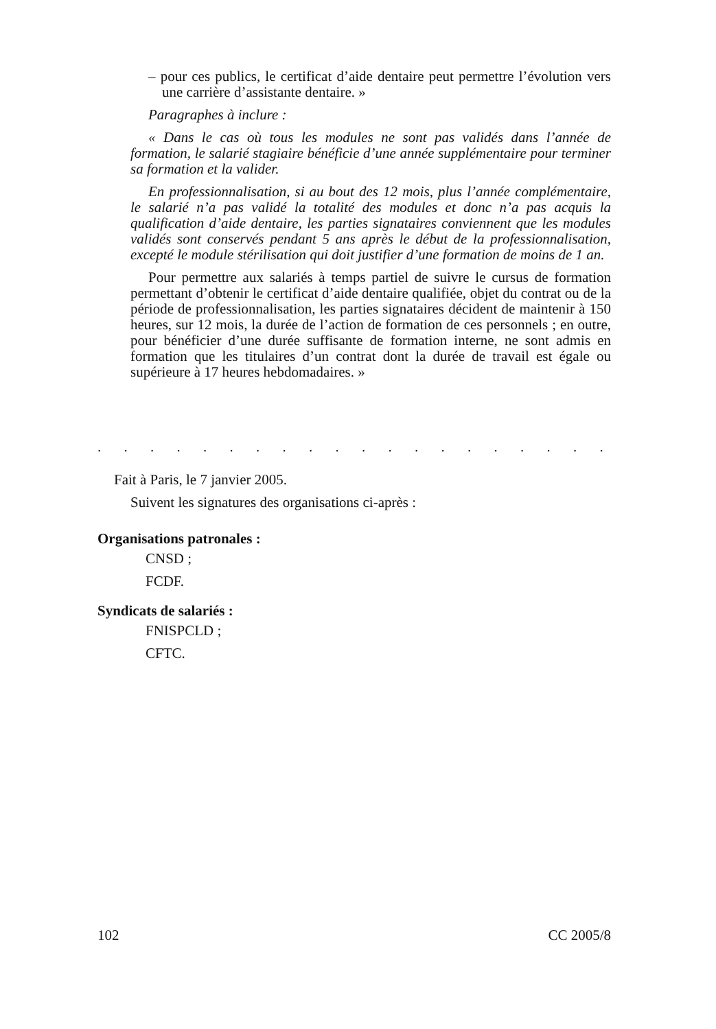– pour ces publics, le certificat d’aide dentaire peut permettre l’évolution vers une carrière d’assistante dentaire. »
Paragraphes à inclure :
« Dans le cas où tous les modules ne sont pas validés dans l’année de formation, le salarié stagiaire bénéficie d’une année supplémentaire pour terminer sa formation et la valider.
En professionnalisation, si au bout des 12 mois, plus l’année complémentaire, le salarié n’a pas validé la totalité des modules et donc n’a pas acquis la qualification d’aide dentaire, les parties signataires conviennent que les modules validés sont conservés pendant 5 ans après le début de la professionnalisation, excepté le module stérilisation qui doit justifier d’une formation de moins de 1 an.
Pour permettre aux salariés à temps partiel de suivre le cursus de formation permettant d’obtenir le certificat d’aide dentaire qualifiée, objet du contrat ou de la période de professionnalisation, les parties signataires décident de maintenir à 150 heures, sur 12 mois, la durée de l’action de formation de ces personnels ; en outre, pour bénéficier d’une durée suffisante de formation interne, ne sont admis en formation que les titulaires d’un contrat dont la durée de travail est égale ou supérieure à 17 heures hebdomadaires. »
. . . . . . . . . . . . . . . . . . . . . . . . . . . . . . . . . . . . . . . . .
Fait à Paris, le 7 janvier 2005.
Suivent les signatures des organisations ci-après :
Organisations patronales :
CNSD ;
FCDF.
Syndicats de salariés :
FNISPCLD ;
CFTC.
102 CC 2005/8